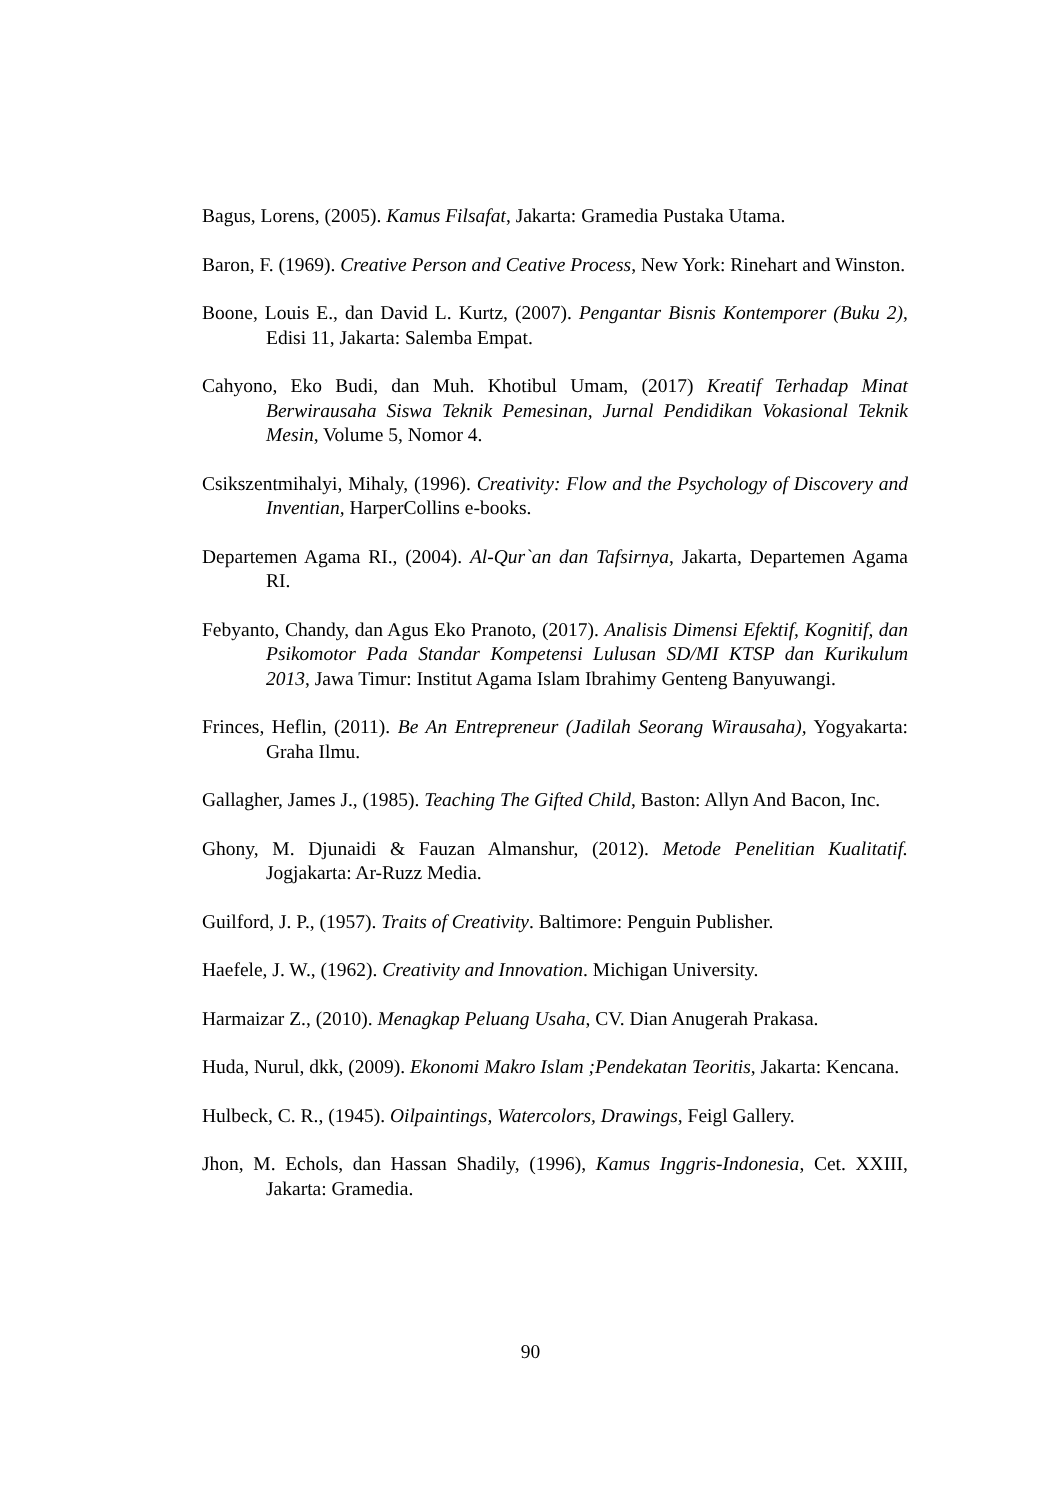Bagus, Lorens, (2005). Kamus Filsafat, Jakarta: Gramedia Pustaka Utama.
Baron, F. (1969). Creative Person and Ceative Process, New York: Rinehart and Winston.
Boone, Louis E., dan David L. Kurtz, (2007). Pengantar Bisnis Kontemporer (Buku 2), Edisi 11, Jakarta: Salemba Empat.
Cahyono, Eko Budi, dan Muh. Khotibul Umam, (2017) Kreatif Terhadap Minat Berwirausaha Siswa Teknik Pemesinan, Jurnal Pendidikan Vokasional Teknik Mesin, Volume 5, Nomor 4.
Csikszentmihalyi, Mihaly, (1996). Creativity: Flow and the Psychology of Discovery and Inventian, HarperCollins e-books.
Departemen Agama RI., (2004). Al-Qur`an dan Tafsirnya, Jakarta, Departemen Agama RI.
Febyanto, Chandy, dan Agus Eko Pranoto, (2017). Analisis Dimensi Efektif, Kognitif, dan Psikomotor Pada Standar Kompetensi Lulusan SD/MI KTSP dan Kurikulum 2013, Jawa Timur: Institut Agama Islam Ibrahimy Genteng Banyuwangi.
Frinces, Heflin, (2011). Be An Entrepreneur (Jadilah Seorang Wirausaha), Yogyakarta: Graha Ilmu.
Gallagher, James J., (1985). Teaching The Gifted Child, Baston: Allyn And Bacon, Inc.
Ghony, M. Djunaidi & Fauzan Almanshur, (2012). Metode Penelitian Kualitatif. Jogjakarta: Ar-Ruzz Media.
Guilford, J. P., (1957). Traits of Creativity. Baltimore: Penguin Publisher.
Haefele, J. W., (1962). Creativity and Innovation. Michigan University.
Harmaizar Z., (2010). Menagkap Peluang Usaha, CV. Dian Anugerah Prakasa.
Huda, Nurul, dkk, (2009). Ekonomi Makro Islam ;Pendekatan Teoritis, Jakarta: Kencana.
Hulbeck, C. R., (1945). Oilpaintings, Watercolors, Drawings, Feigl Gallery.
Jhon, M. Echols, dan Hassan Shadily, (1996), Kamus Inggris-Indonesia, Cet. XXIII, Jakarta: Gramedia.
90